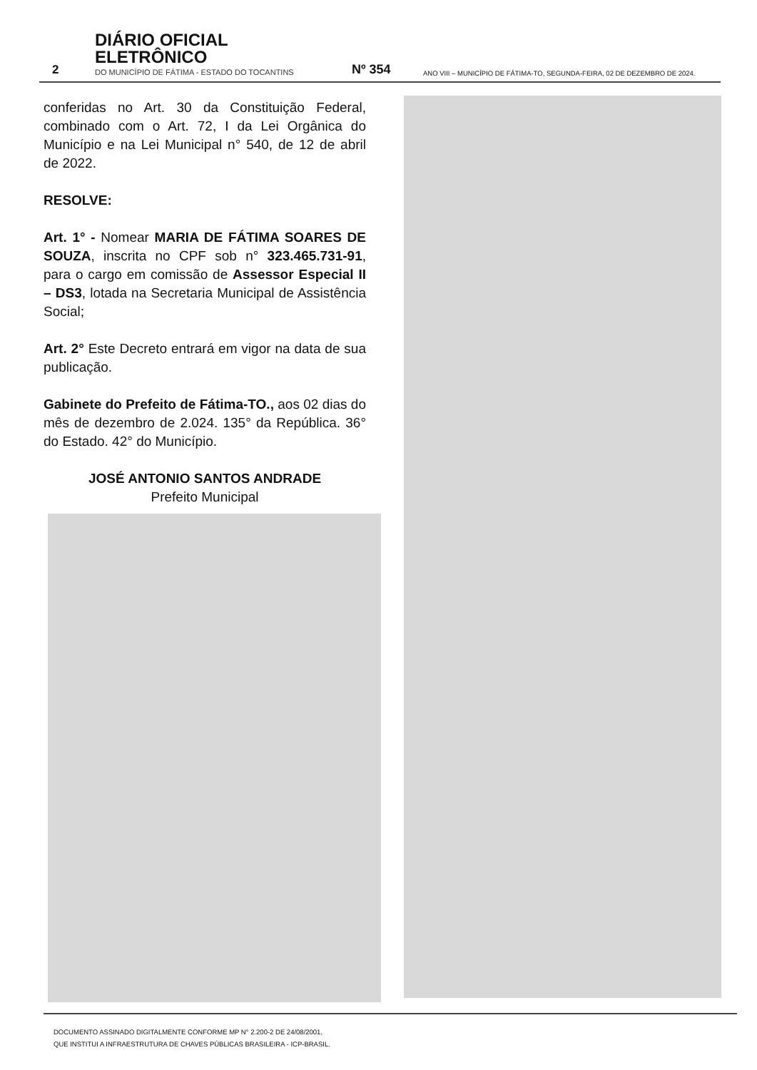2
DIÁRIO OFICIAL ELETRÔNICO
DO MUNICÍPIO DE FÁTIMA - ESTADO DO TOCANTINS
Nº 354
ANO VIII – MUNICÍPIO DE FÁTIMA-TO, SEGUNDA-FEIRA, 02 DE DEZEMBRO DE 2024.
conferidas no Art. 30 da Constituição Federal, combinado com o Art. 72, I da Lei Orgânica do Município e na Lei Municipal n° 540, de 12 de abril de 2022.
RESOLVE:
Art. 1° - Nomear MARIA DE FÁTIMA SOARES DE SOUZA, inscrita no CPF sob n° 323.465.731-91, para o cargo em comissão de Assessor Especial II – DS3, lotada na Secretaria Municipal de Assistência Social;
Art. 2° Este Decreto entrará em vigor na data de sua publicação.
Gabinete do Prefeito de Fátima-TO., aos 02 dias do mês de dezembro de 2.024. 135° da República. 36° do Estado. 42° do Município.
JOSÉ ANTONIO SANTOS ANDRADE
Prefeito Municipal
DOCUMENTO ASSINADO DIGITALMENTE CONFORME MP N° 2.200-2 DE 24/08/2001,
QUE INSTITUI A INFRAESTRUTURA DE CHAVES PÚBLICAS BRASILEIRA - ICP-BRASIL.